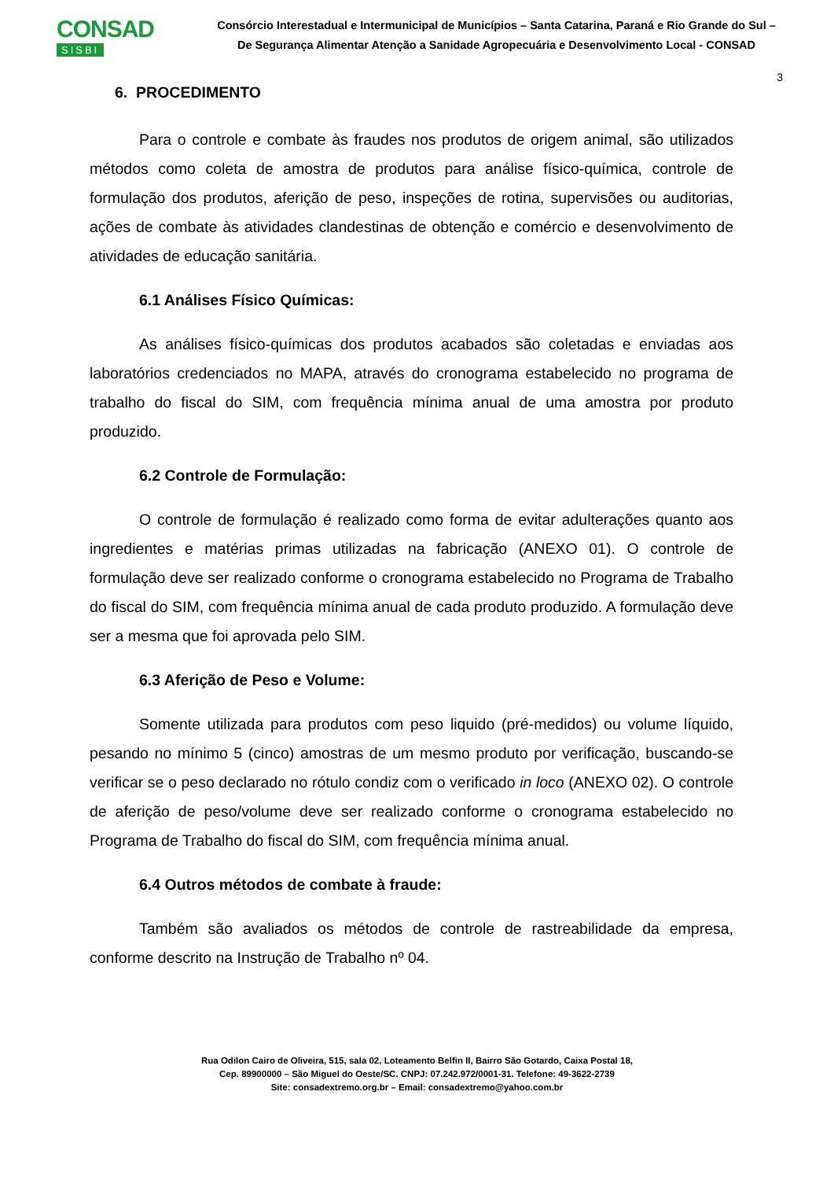CONSAD
SISBI
Consórcio Interestadual e Intermunicipal de Municípios – Santa Catarina, Paraná e Rio Grande do Sul –
De Segurança Alimentar Atenção a Sanidade Agropecuária e Desenvolvimento Local - CONSAD
3
6. PROCEDIMENTO
Para o controle e combate às fraudes nos produtos de origem animal, são utilizados métodos como coleta de amostra de produtos para análise físico-química, controle de formulação dos produtos, aferição de peso, inspeções de rotina, supervisões ou auditorias, ações de combate às atividades clandestinas de obtenção e comércio e desenvolvimento de atividades de educação sanitária.
6.1 Análises Físico Químicas:
As análises físico-químicas dos produtos acabados são coletadas e enviadas aos laboratórios credenciados no MAPA, através do cronograma estabelecido no programa de trabalho do fiscal do SIM, com frequência mínima anual de uma amostra por produto produzido.
6.2 Controle de Formulação:
O controle de formulação é realizado como forma de evitar adulterações quanto aos ingredientes e matérias primas utilizadas na fabricação (ANEXO 01). O controle de formulação deve ser realizado conforme o cronograma estabelecido no Programa de Trabalho do fiscal do SIM, com frequência mínima anual de cada produto produzido. A formulação deve ser a mesma que foi aprovada pelo SIM.
6.3 Aferição de Peso e Volume:
Somente utilizada para produtos com peso liquido (pré-medidos) ou volume líquido, pesando no mínimo 5 (cinco) amostras de um mesmo produto por verificação, buscando-se verificar se o peso declarado no rótulo condiz com o verificado in loco (ANEXO 02). O controle de aferição de peso/volume deve ser realizado conforme o cronograma estabelecido no Programa de Trabalho do fiscal do SIM, com frequência mínima anual.
6.4 Outros métodos de combate à fraude:
Também são avaliados os métodos de controle de rastreabilidade da empresa, conforme descrito na Instrução de Trabalho nº 04.
Rua Odilon Cairo de Oliveira, 515, sala 02, Loteamento Belfin II, Bairro São Gotardo, Caixa Postal 18,
Cep. 89900000 – São Miguel do Oeste/SC. CNPJ: 07.242.972/0001-31. Telefone: 49-3622-2739
Site: consadextremo.org.br – Email: consadextremo@yahoo.com.br